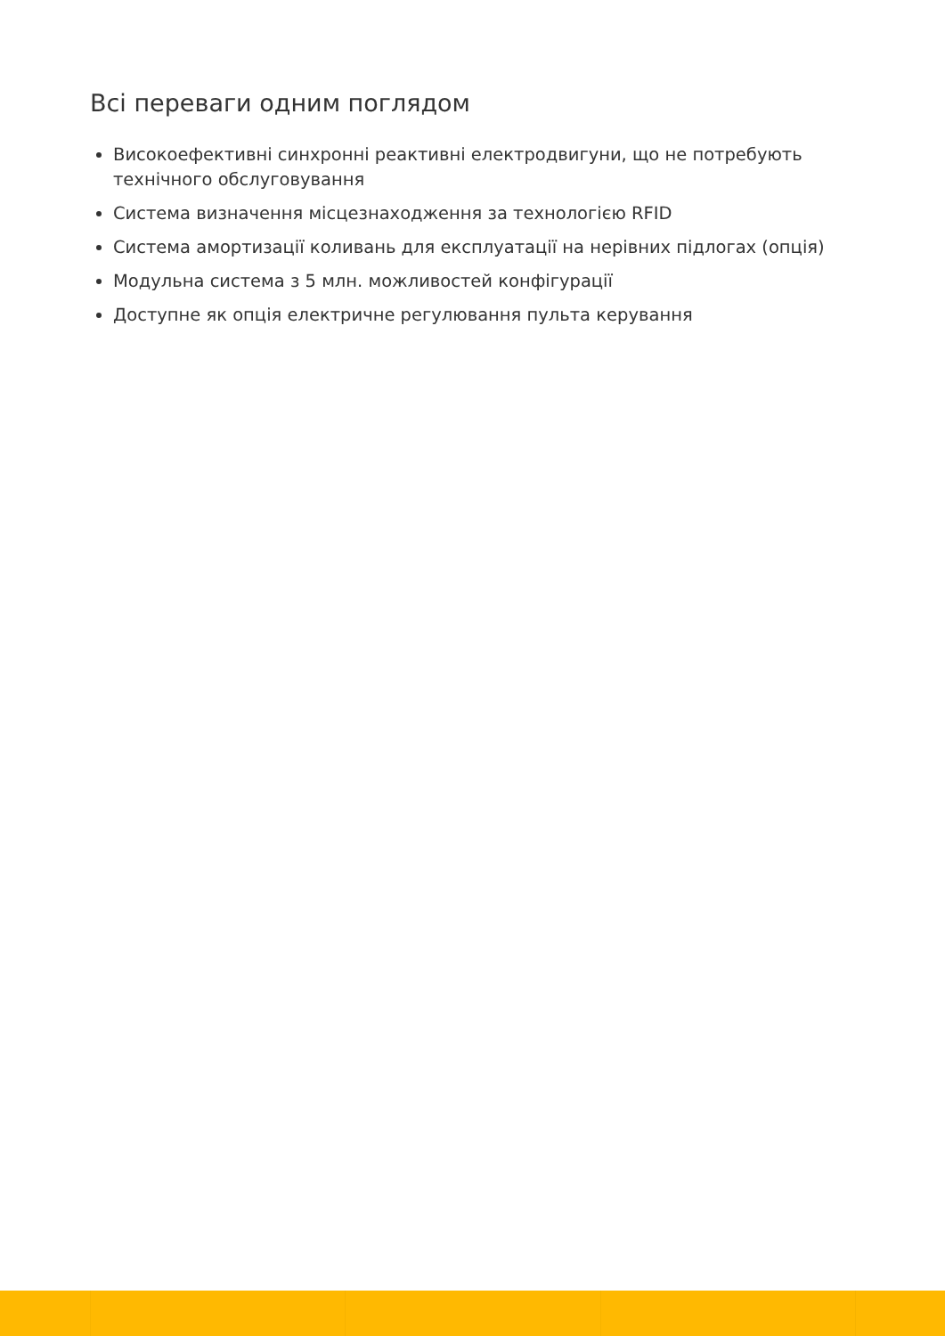Всі переваги одним поглядом
Високоефективні синхронні реактивні електродвигуни, що не потребують технічного обслуговування
Система визначення місцезнаходження за технологією RFID
Система амортизації коливань для експлуатації на нерівних підлогах (опція)
Модульна система з 5 млн. можливостей конфігурації
Доступне як опція електричне регулювання пульта керування